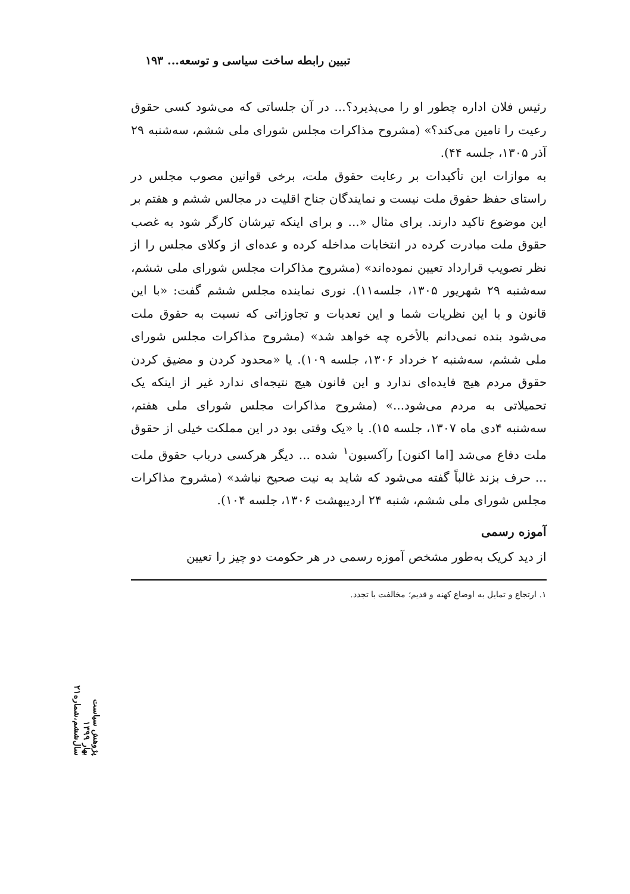تبیین رابطه ساخت سیاسی و توسعه... ۱۹۳
رئیس فلان اداره چطور او را می‌پذیرد؟... در آن جلساتی که می‌شود کسی حقوق رعیت را تامین می‌کند؟» (مشروح مذاکرات مجلس شورای ملی ششم، سه‌شنبه ۲۹ آذر ۱۳۰۵، جلسه ۴۴).
به موازات این تأکیدات بر رعایت حقوق ملت، برخی قوانین مصوب مجلس در راستای حفظ حقوق ملت نیست و نمایندگان جناح اقلیت در مجالس ششم و هفتم بر این موضوع تاکید دارند. برای مثال «... و برای اینکه تیرشان کارگر شود به غصب حقوق ملت مبادرت کرده در انتخابات مداخله کرده و عده‌ای از وکلای مجلس را از نظر تصویب قرارداد تعیین نموده‌اند» (مشروح مذاکرات مجلس شورای ملی ششم، سه‌شنبه ۲۹ شهریور ۱۳۰۵، جلسه۱۱). نوری نماینده مجلس ششم گفت: «با این قانون و با این نظریات شما و این تعدیات و تجاوزاتی که نسبت به حقوق ملت می‌شود بنده نمی‌دانم بالأخره چه خواهد شد» (مشروح مذاکرات مجلس شورای ملی ششم، سه‌شنبه ۲ خرداد ۱۳۰۶، جلسه ۱۰۹). یا «محدود کردن و مضیق کردن حقوق مردم هیچ فایده‌ای ندارد و این قانون هیچ نتیجه‌ای ندارد غیر از اینکه یک تحمیلاتی به مردم می‌شود...» (مشروح مذاکرات مجلس شورای ملی هفتم، سه‌شنبه ۴دی ماه ۱۳۰۷، جلسه ۱۵). یا «یک وقتی بود در این مملکت خیلی از حقوق ملت دفاع می‌شد [اما اکنون] رآکسیون<sup>۱</sup> شده ... دیگر هرکسی درباب حقوق ملت ... حرف بزند غالباً گفته می‌شود که شاید به نیت صحیح نباشد» (مشروح مذاکرات مجلس شورای ملی ششم، شنبه ۲۴ اردیبهشت ۱۳۰۶، جلسه ۱۰۴).
آموزه رسمی
از دید کریک به‌طور مشخص آموزه رسمی در هر حکومت دو چیز را تعیین
۱. ارتجاع و تمایل به اوضاع کهنه و قدیم؛ مخالفت با تجدد.
پژوهش سیاست
بهار ۱۳۹۹
سال‌ششم،شماره۲۱